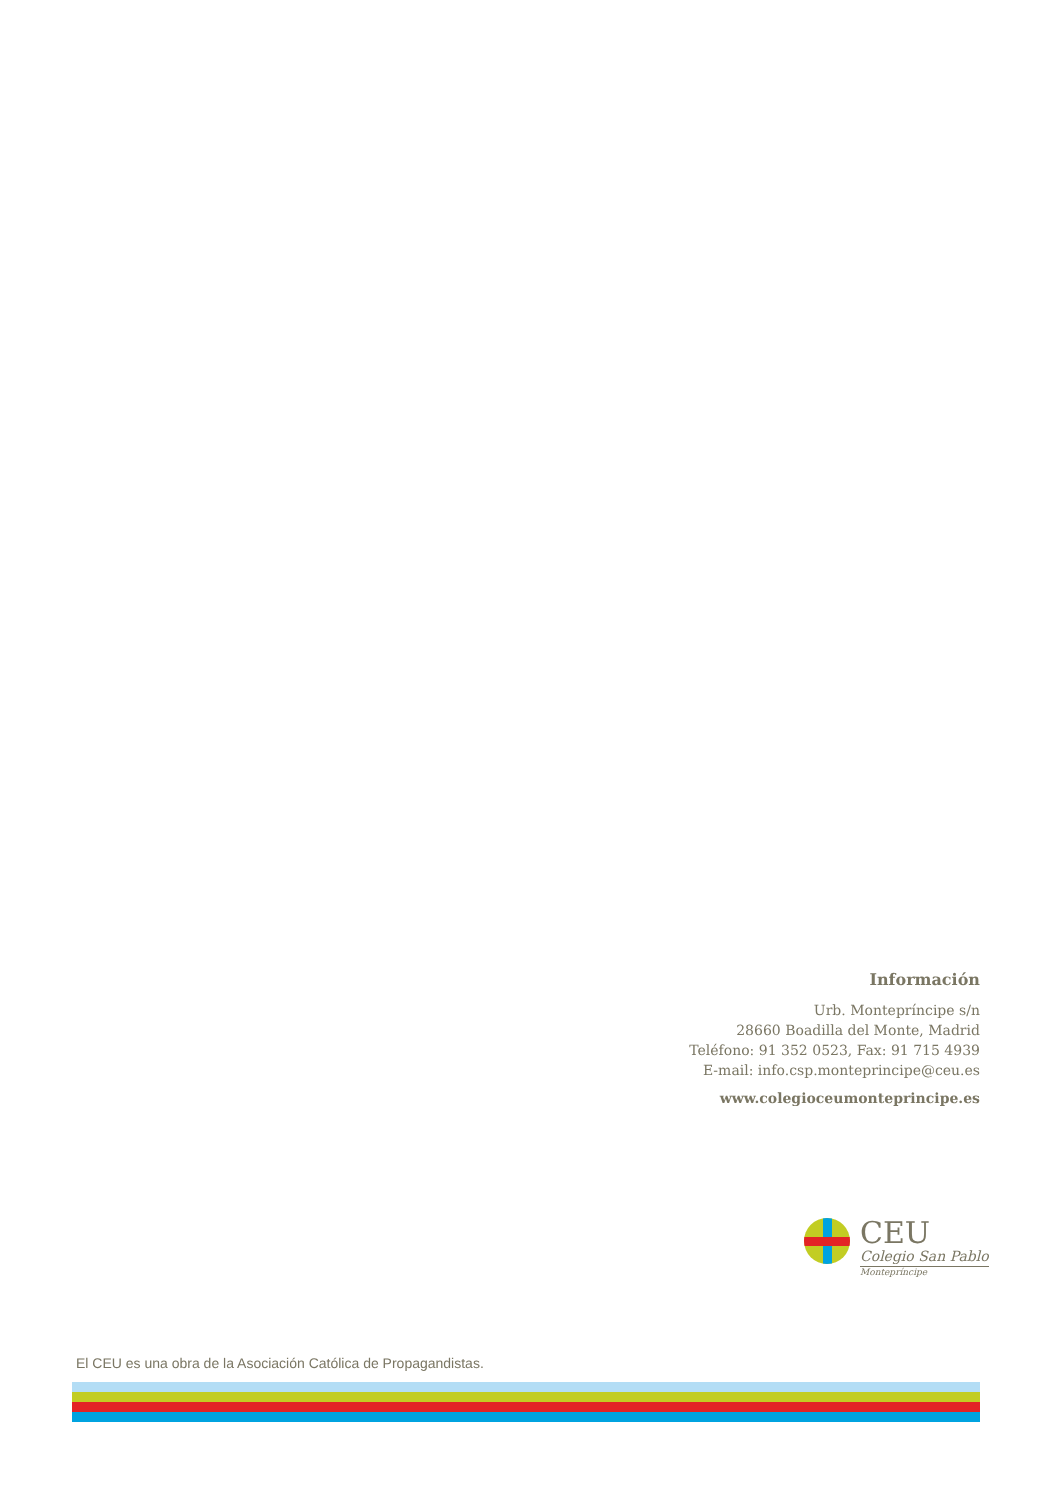Información
Urb. Montepríncipe s/n
28660 Boadilla del Monte, Madrid
Teléfono: 91 352 0523, Fax: 91 715 4939
E-mail: info.csp.monteprincipe@ceu.es
www.colegioceumonteprincipe.es
CEU
Colegio San Pablo
Montepríncipe
El CEU es una obra de la Asociación Católica de Propagandistas.